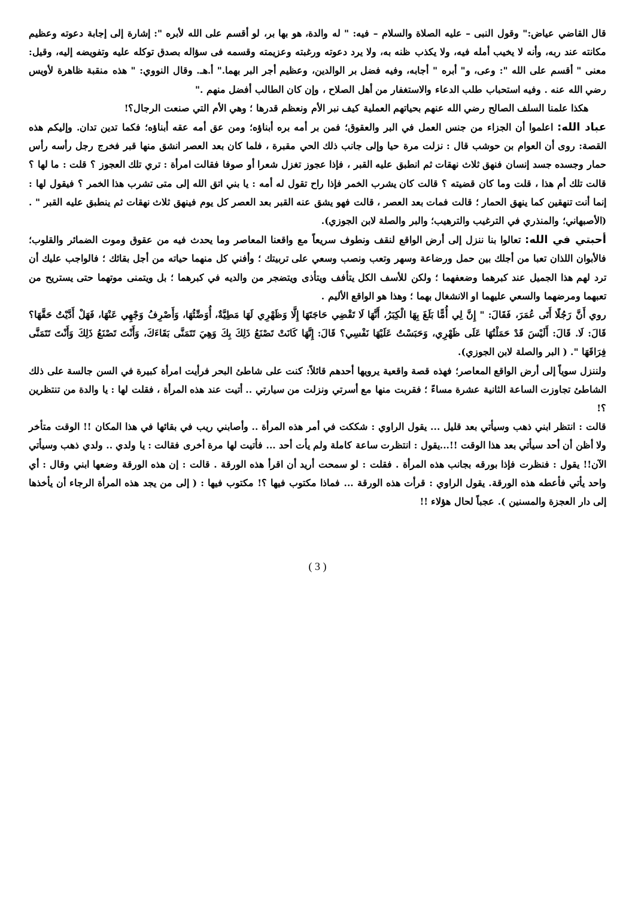قال القاضي عياض:" وقول النبى – عليه الصلاة والسلام – فيه: " له والدة، هو بها بر، لو أقسم على الله لأبره ": إشارة إلى إجابة دعوته وعظيم مكانته عند ربه، وأنه لا يخيب أمله فيه، ولا يكذب ظنه به، ولا يرد دعوته ورغبته وعزيمته وقسمه فى سؤاله بصدق توكله عليه وتفويضه إليه، وقيل: معنى " أقسم على الله ": وعى، و" أبره " أجابه، وفيه فضل بر الوالدين، وعظيم أجر البر بهما." أ.هـ. وقال النووي: " هذه منقبة ظاهرة لأويس رضي الله عنه . وفيه استحباب طلب الدعاء والاستغفار من أهل الصلاح ، وإن كان الطالب أفضل منهم ."
هكذا علمنا السلف الصالح رضي الله عنهم بحياتهم العملية كيف نبر الأم ونعظم قدرها ؛ وهي الأم التي صنعت الرجال؟!
عباد الله: اعلموا أن الجزاء من جنس العمل في البر والعقوق؛ فمن بر أمه بره أبناؤه؛ ومن عق أمه عقه أبناؤه؛ فكما تدين تدان. وإليكم هذه القصة: روى أن العوام بن حوشب قال : نزلت مرة حيا وإلى جانب ذلك الحي مقبرة ، فلما كان بعد العصر انشق منها قبر فخرج رجل رأسه رأس حمار وجسده جسد إنسان فنهق ثلاث نهقات ثم انطبق عليه القبر ، فإذا عجوز تغزل شعرا أو صوفا فقالت امرأة : تري تلك العجوز ؟ قلت : ما لها ؟ قالت تلك أم هذا ، قلت وما كان قضيته ؟ قالت كان يشرب الخمر فإذا راح تقول له أمه : يا بني اتق الله إلى متى تشرب هذا الخمر ؟ فيقول لها : إنما أنت تنهقين كما ينهق الحمار ؛ قالت فمات بعد العصر ، قالت فهو يشق عنه القبر بعد العصر كل يوم فينهق ثلاث نهقات ثم ينطبق عليه القبر " .(الأصبهاني؛ والمنذري في الترغيب والترهيب؛ والبر والصلة لابن الجوزي).
أحبتي في الله: تعالوا بنا ننزل إلى أرض الواقع لنقف ونطوف سريعاً مع واقعنا المعاصر وما يحدث فيه من عقوق وموت الضمائر والقلوب؛ فالأبوان اللذان تعبا من أجلك بين حمل ورضاعة وسهر وتعب ونصب وسعي على تربيتك ؛ وأفني كل منهما حياته من أجل بقائك ؛ فالواجب عليك أن ترد لهم هذا الجميل عند كبرهما وضعفهما ؛ ولكن للأسف الكل يتأفف ويتأذى ويتضجر من والديه في كبرهما ؛ بل ويتمنى موتهما حتى يستريح من تعبهما ومرضهما والسعي عليهما او الانشغال بهما ؛ وهذا هو الواقع الأليم .
روي أَنَّ رَجُلًا أَتَى عُمَرَ، فَقَالَ: " إِنَّ لِي أُمًّا بَلَغَ بِهَا الْكِبَرُ، أَنَّهَا لَا تَقْضِي حَاجَتَهَا إِلَّا وَظَهْرِي لَهَا مَطِيَّةٌ، أُوَضِّئُهَا، وَأَصْرِفُ وَجْهِي عَنْهَا، فَهَلْ أَدَّيْتُ حَقَّهَا؟ قَالَ: لَا. قَالَ: أَلَيْسَ قَدْ حَمَلْتُهَا عَلَى ظَهْرِي، وَحَبَسْتُ عَلَيْهَا نَفْسِي؟ قَالَ: إِنَّهَا كَانَتْ تَصْنَعُ ذَلِكَ بِكَ وَهِيَ تَتَمَنَّى بَقَاءَكَ، وَأَنْتَ تَصْنَعُ ذَلِكَ وَأَنْتَ تَتَمَنَّى فِرَاقَهَا ". ( البر والصلة لابن الجوزي).
ولننزل سوياً إلى أرض الواقع المعاصر؛ فهذه قصة واقعية يرويها أحدهم قائلاً: كنت على شاطئ البحر فرأيت امرأة كبيرة في السن جالسة على ذلك الشاطئ تجاوزت الساعة الثانية عشرة مساءً ؛ فقربت منها مع أسرتي ونزلت من سيارتي .. أتيت عند هذه المرأة ، فقلت لها : يا والدة من تنتظرين ؟!
قالت : انتظر ابني ذهب وسيأتي بعد قليل ... يقول الراوي : شككت في أمر هذه المرأة .. وأصابني ريب في بقائها في هذا المكان !! الوقت متأخر ولا أظن أن أحد سيأتي بعد هذا الوقت !!...يقول : انتظرت ساعة كاملة ولم يأت أحد ... فأتيت لها مرة أخرى فقالت : يا ولدي .. ولدي ذهب وسيأتي الآن!! يقول : فنظرت فإذا بورقه بجانب هذه المرأة . فقلت : لو سمحت أريد أن اقرأ هذه الورقة . قالت : إن هذه الورقة وضعها ابني وقال : أي واحد يأتي فأعطه هذه الورقة. يقول الراوي : قرأت هذه الورقة ... فماذا مكتوب فيها ؟! مكتوب فيها : ( إلى من يجد هذه المرأة الرجاء أن يأخذها إلى دار العجزة والمسنين ). عجباً لحال هؤلاء !!
( 3 )